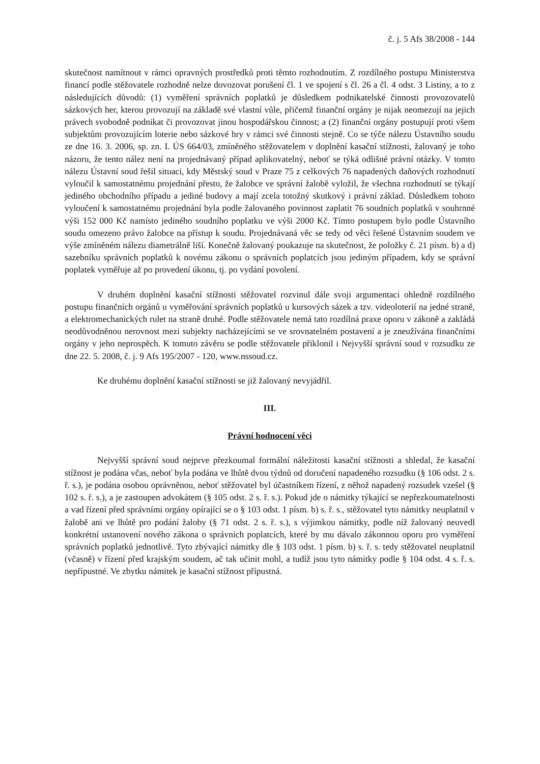č. j. 5 Afs 38/2008 - 144
skutečnost namítnout v rámci opravných prostředků proti těmto rozhodnutím. Z rozdílného postupu Ministerstva financí podle stěžovatele rozhodně nelze dovozovat porušení čl. 1 ve spojení s čl. 26 a čl. 4 odst. 3 Listiny, a to z následujících důvodů: (1) vyměření správních poplatků je důsledkem podnikatelské činnosti provozovatelů sázkových her, kterou provozují na základě své vlastní vůle, přičemž finanční orgány je nijak neomezují na jejich právech svobodně podnikat či provozovat jinou hospodářskou činnost; a (2) finanční orgány postupují proti všem subjektům provozujícím loterie nebo sázkové hry v rámci své činnosti stejně. Co se týče nálezu Ústavního soudu ze dne 16. 3. 2006, sp. zn. I. ÚS 664/03, zmíněného stěžovatelem v doplnění kasační stížnosti, žalovaný je toho názoru, že tento nález není na projednávaný případ aplikovatelný, neboť se týká odlišné právní otázky. V tomto nálezu Ústavní soud řešil situaci, kdy Městský soud v Praze 75 z celkových 76 napadených daňových rozhodnutí vyloučil k samostatnému projednání přesto, že žalobce ve správní žalobě vyložil, že všechna rozhodnutí se týkají jediného obchodního případu a jediné budovy a mají zcela totožný skutkový i právní základ. Důsledkem tohoto vyloučení k samostatnému projednání byla podle žalovaného povinnost zaplatit 76 soudních poplatků v souhrnné výši 152 000 Kč namísto jediného soudního poplatku ve výši 2000 Kč. Tímto postupem bylo podle Ústavního soudu omezeno právo žalobce na přístup k soudu. Projednávaná věc se tedy od věci řešené Ústavním soudem ve výše zmíněném nálezu diametrálně liší. Konečně žalovaný poukazuje na skutečnost, že položky č. 21 písm. b) a d) sazebníku správních poplatků k novému zákonu o správních poplatcích jsou jediným případem, kdy se správní poplatek vyměřuje až po provedení úkonu, tj. po vydání povolení.
V druhém doplnění kasační stížnosti stěžovatel rozvinul dále svoji argumentaci ohledně rozdílného postupu finančních orgánů u vyměřování správních poplatků u kursových sázek a tzv. videoloterií na jedné straně, a elektromechanických rulet na straně druhé. Podle stěžovatele nemá tato rozdílná praxe oporu v zákoně a zakládá neodůvodněnou nerovnost mezi subjekty nacházejícími se ve srovnatelném postavení a je zneužívána finančními orgány v jeho neprospěch. K tomuto závěru se podle stěžovatele přiklonil i Nejvyšší správní soud v rozsudku ze dne 22. 5. 2008, č. j. 9 Afs 195/2007 - 120, www.nssoud.cz.
Ke druhému doplnění kasační stížnosti se již žalovaný nevyjádřil.
III.
Právní hodnocení věci
Nejvyšší správní soud nejprve přezkoumal formální náležitosti kasační stížnosti a shledal, že kasační stížnost je podána včas, neboť byla podána ve lhůtě dvou týdnů od doručení napadeného rozsudku (§ 106 odst. 2 s. ř. s.), je podána osobou oprávněnou, neboť stěžovatel byl účastníkem řízení, z něhož napadený rozsudek vzešel (§ 102 s. ř. s.), a je zastoupen advokátem (§ 105 odst. 2 s. ř. s.). Pokud jde o námitky týkající se nepřezkoumatelnosti a vad řízení před správními orgány opírající se o § 103 odst. 1 písm. b) s. ř. s., stěžovatel tyto námitky neuplatnil v žalobě ani ve lhůtě pro podání žaloby (§ 71 odst. 2 s. ř. s.), s výjimkou námitky, podle níž žalovaný neuvedl konkrétní ustanovení nového zákona o správních poplatcích, které by mu dávalo zákonnou oporu pro vyměření správních poplatků jednotlivě. Tyto zbývající námitky dle § 103 odst. 1 písm. b) s. ř. s. tedy stěžovatel neuplatnil (včasně) v řízení před krajským soudem, ač tak učinit mohl, a tudíž jsou tyto námitky podle § 104 odst. 4 s. ř. s. nepřípustné. Ve zbytku námitek je kasační stížnost přípustná.